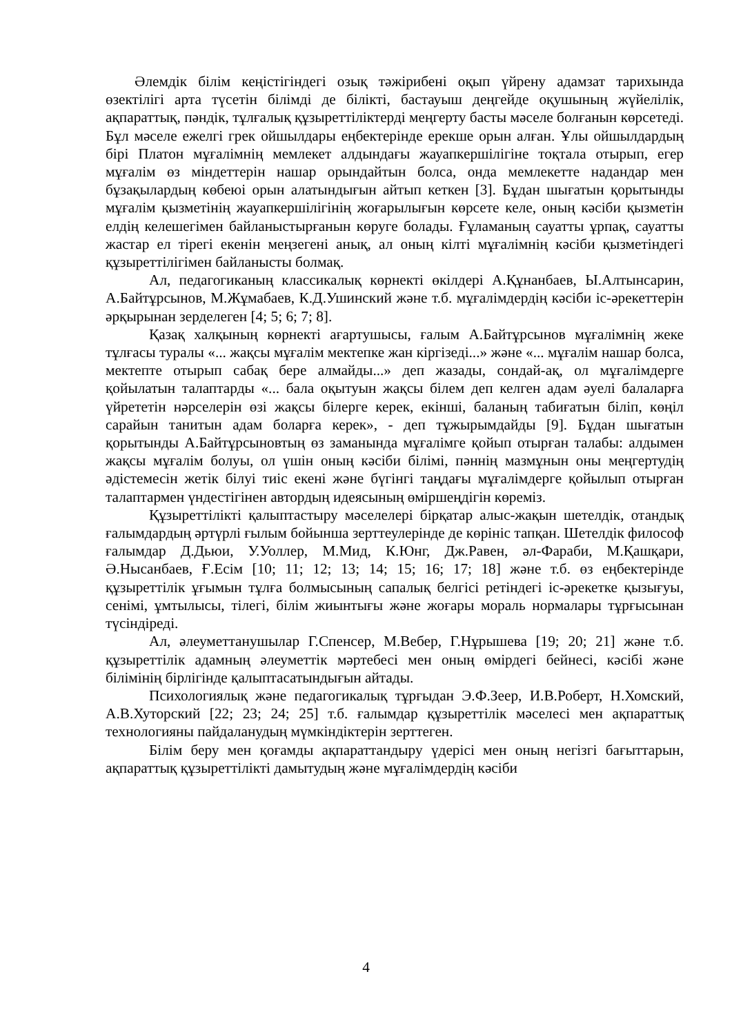Әлемдік білім кеңістігіндегі озық тәжірибені оқып үйрену адамзат тарихында өзектілігі арта түсетін білімді де білікті, бастауыш деңгейде оқушының жүйелілік, ақпараттық, пәндік, тұлғалық құзыреттіліктерді меңгерту басты мәселе болғанын көрсетеді. Бұл мәселе ежелгі грек ойшылдары еңбектерінде ерекше орын алған. Ұлы ойшылдардың бірі Платон мұғалімнің мемлекет алдындағы жауапкершілігіне тоқтала отырып, егер мұғалім өз міндеттерін нашар орындайтын болса, онда мемлекетте надандар мен бұзақылардың көбеюі орын алатындығын айтып кеткен [3]. Бұдан шығатын қорытынды мұғалім қызметінің жауапкершілігінің жоғарылығын көрсете келе, оның кәсіби қызметін елдің келешегімен байланыстырғанын көруге болады. Ғұламаның сауатты ұрпақ, сауатты жастар ел тірегі екенін меңзегені анық, ал оның кілті мұғалімнің кәсіби қызметіндегі құзыреттілігімен байланысты болмақ.
Ал, педагогиканың классикалық көрнекті өкілдері А.Құнанбаев, Ы.Алтынсарин, А.Байтұрсынов, М.Жұмабаев, К.Д.Ушинский және т.б. мұғалімдердің кәсіби іс-әрекеттерін әрқырынан зерделеген [4; 5; 6; 7; 8].
Қазақ халқының көрнекті ағартушысы, ғалым А.Байтұрсынов мұғалімнің жеке тұлғасы туралы «... жақсы мұғалім мектепке жан кіргізеді...» және «... мұғалім нашар болса, мектепте отырып сабақ бере алмайды...» деп жазады, сондай-ақ, ол мұғалімдерге қойылатын талаптарды «... бала оқытуын жақсы білем деп келген адам әуелі балаларға үйрететін нәрселерін өзі жақсы білерге керек, екінші, баланың табиғатын біліп, көңіл сарайын танитын адам боларға керек», - деп тұжырымдайды [9]. Бұдан шығатын қорытынды А.Байтұрсыновтың өз заманында мұғалімге қойып отырған талабы: алдымен жақсы мұғалім болуы, ол үшін оның кәсіби білімі, пәннің мазмұнын оны меңгертудің әдістемесін жетік білуі тиіс екені және бүгінгі таңдағы мұғалімдерге қойылып отырған талаптармен үндестігінен автордың идеясының өміршеңдігін көреміз.
Құзыреттілікті қалыптастыру мәселелері бірқатар алыс-жақын шетелдік, отандық ғалымдардың әртүрлі ғылым бойынша зерттеулерінде де көрініс тапқан. Шетелдік философ ғалымдар Д.Дьюи, У.Уоллер, М.Мид, К.Юнг, Дж.Равен, әл-Фараби, М.Қашқари, Ә.Нысанбаев, Ғ.Есім [10; 11; 12; 13; 14; 15; 16; 17; 18] және т.б. өз еңбектерінде құзыреттілік ұғымын тұлға болмысының сапалық белгісі ретіндегі іс-әрекетке қызығуы, сенімі, ұмтылысы, тілегі, білім жиынтығы және жоғары мораль нормалары тұрғысынан түсіндіреді.
Ал, әлеуметтанушылар Г.Спенсер, М.Вебер, Г.Нұрышева [19; 20; 21] және т.б. құзыреттілік адамның әлеуметтік мәртебесі мен оның өмірдегі бейнесі, кәсібі және білімінің бірлігінде қалыптасатындығын айтады.
Психологиялық және педагогикалық тұрғыдан Э.Ф.Зеер, И.В.Роберт, Н.Хомский, А.В.Хуторский [22; 23; 24; 25] т.б. ғалымдар құзыреттілік мәселесі мен ақпараттық технологияны пайдаланудың мүмкіндіктерін зерттеген.
Білім беру мен қоғамды ақпараттандыру үдерісі мен оның негізгі бағыттарын, ақпараттық құзыреттілікті дамытудың және мұғалімдердің кәсіби
4